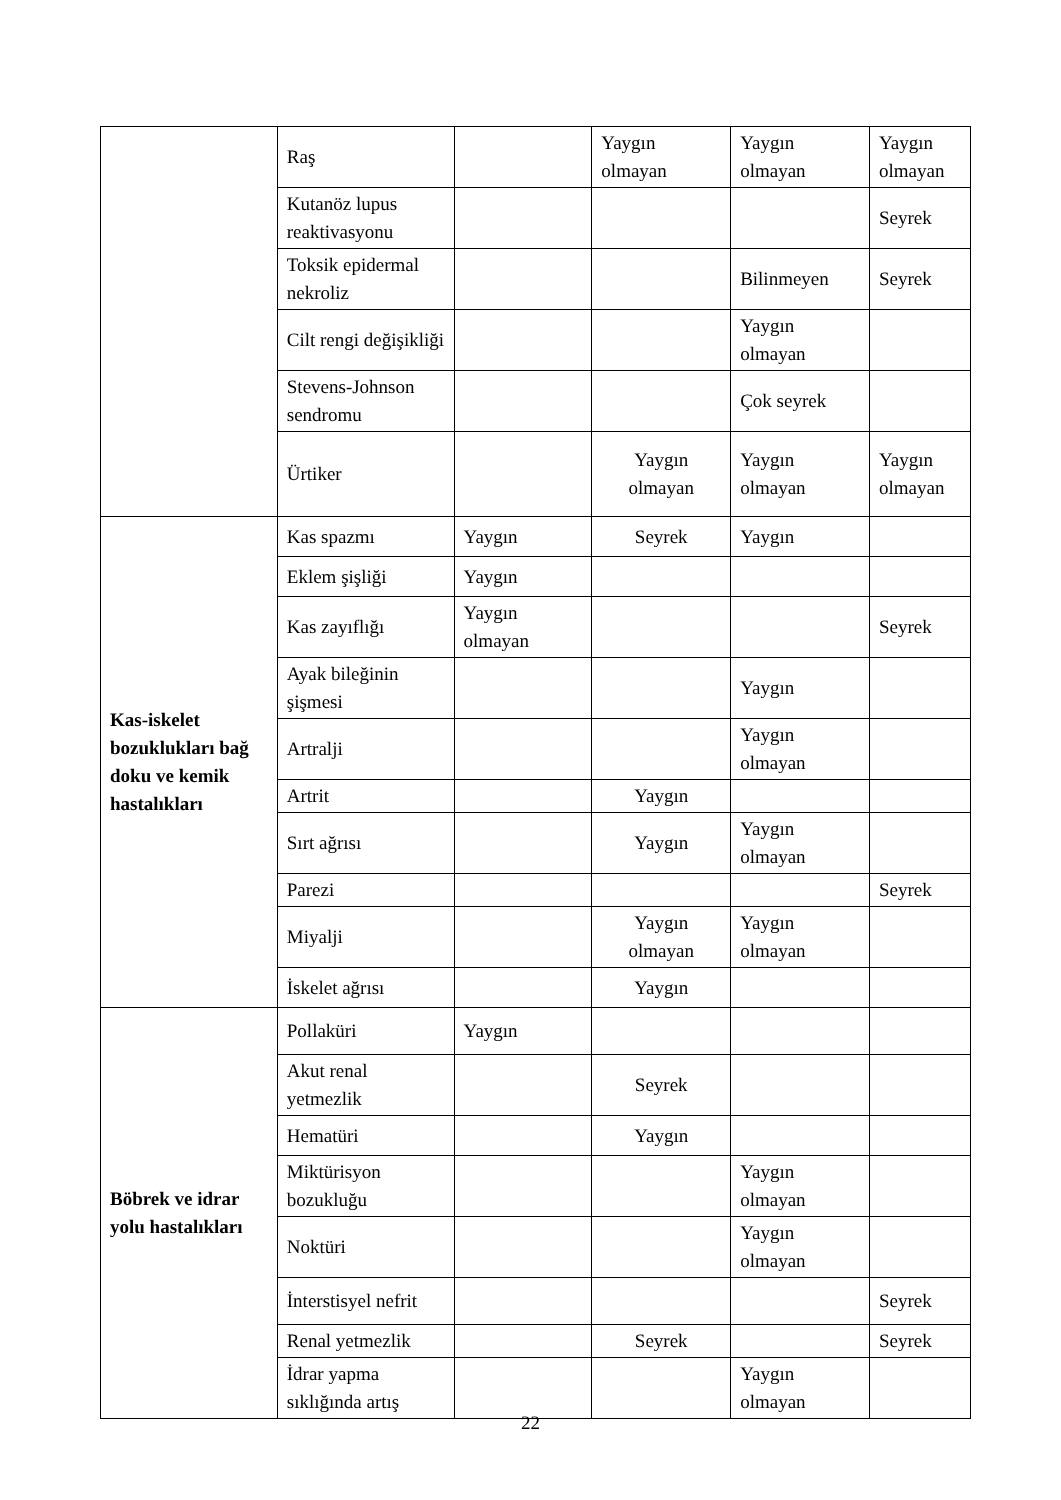| | Raş | | Yaygın olmayan | Yaygın olmayan | Yaygın olmayan |
| | Kutanöz lupus reaktivasyonu | | | | Seyrek |
| | Toksik epidermal nekroliz | | | Bilinmeyen | Seyrek |
| | Cilt rengi değişikliği | | | Yaygın olmayan | |
| | Stevens-Johnson sendromu | | | Çok seyrek | |
| | Ürtiker | | Yaygın olmayan | Yaygın olmayan | Yaygın olmayan |
| Kas-iskelet bozuklukları bağ doku ve kemik hastalıkları | Kas spazmı | Yaygın | Seyrek | Yaygın | |
| | Eklem şişliği | Yaygın | | | |
| | Kas zayıflığı | Yaygın olmayan | | | Seyrek |
| | Ayak bileğinin şişmesi | | | Yaygın | |
| | Artralji | | | Yaygın olmayan | |
| | Artrit | | Yaygın | | |
| | Sırt ağrısı | | Yaygın | Yaygın olmayan | |
| | Parezi | | | | Seyrek |
| | Miyalji | | Yaygın olmayan | Yaygın olmayan | |
| | İskelet ağrısı | | Yaygın | | |
| Böbrek ve idrar yolu hastalıkları | Pollaküri | Yaygın | | | |
| | Akut renal yetmezlik | | Seyrek | | |
| | Hematüri | | Yaygın | | |
| | Miktürisyon bozukluğu | | | Yaygın olmayan | |
| | Noktüri | | | Yaygın olmayan | |
| | İnterstisyel nefrit | | | | Seyrek |
| | Renal yetmezlik | | Seyrek | | Seyrek |
| | İdrar yapma sıklığında artış | | | Yaygın olmayan | |
22